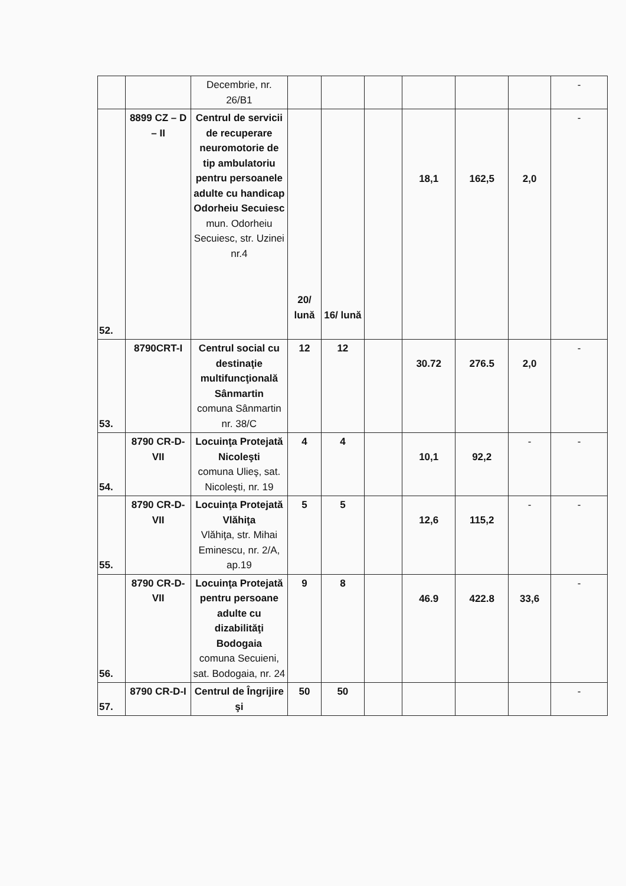| | | Decembrie, nr. 26/B1 | | | | | | | - |
| 52. | 8899 CZ – D – II | Centrul de servicii de recuperare neuromotorie de tip ambulatoriu pentru persoanele adulte cu handicap Odorheiu Secuiesc mun. Odorheiu Secuiesc, str. Uzinei nr.4 | 20/ lună | 16/ lună | | 18,1 | 162,5 | 2,0 | - |
| 53. | 8790CRT-I | Centrul social cu destinaţie multifuncţională Sânmartin comuna Sânmartin nr. 38/C | 12 | 12 | | 30.72 | 276.5 | 2,0 | - |
| 54. | 8790 CR-D-VII | Locuinţa Protejată Nicoleşti comuna Ulieş, sat. Nicoleşti, nr. 19 | 4 | 4 | | 10,1 | 92,2 | - | - |
| 55. | 8790 CR-D-VII | Locuinţa Protejată Vlăhiţa Vlăhiţa, str. Mihai Eminescu, nr. 2/A, ap.19 | 5 | 5 | | 12,6 | 115,2 | - | - |
| 56. | 8790 CR-D-VII | Locuinţa Protejată pentru persoane adulte cu dizabilităţi Bodogaia comuna Secuieni, sat. Bodogaia, nr. 24 | 9 | 8 | | 46.9 | 422.8 | 33,6 | - |
| 57. | 8790 CR-D-I | Centrul de Îngrijire şi | 50 | 50 | | | | | - |